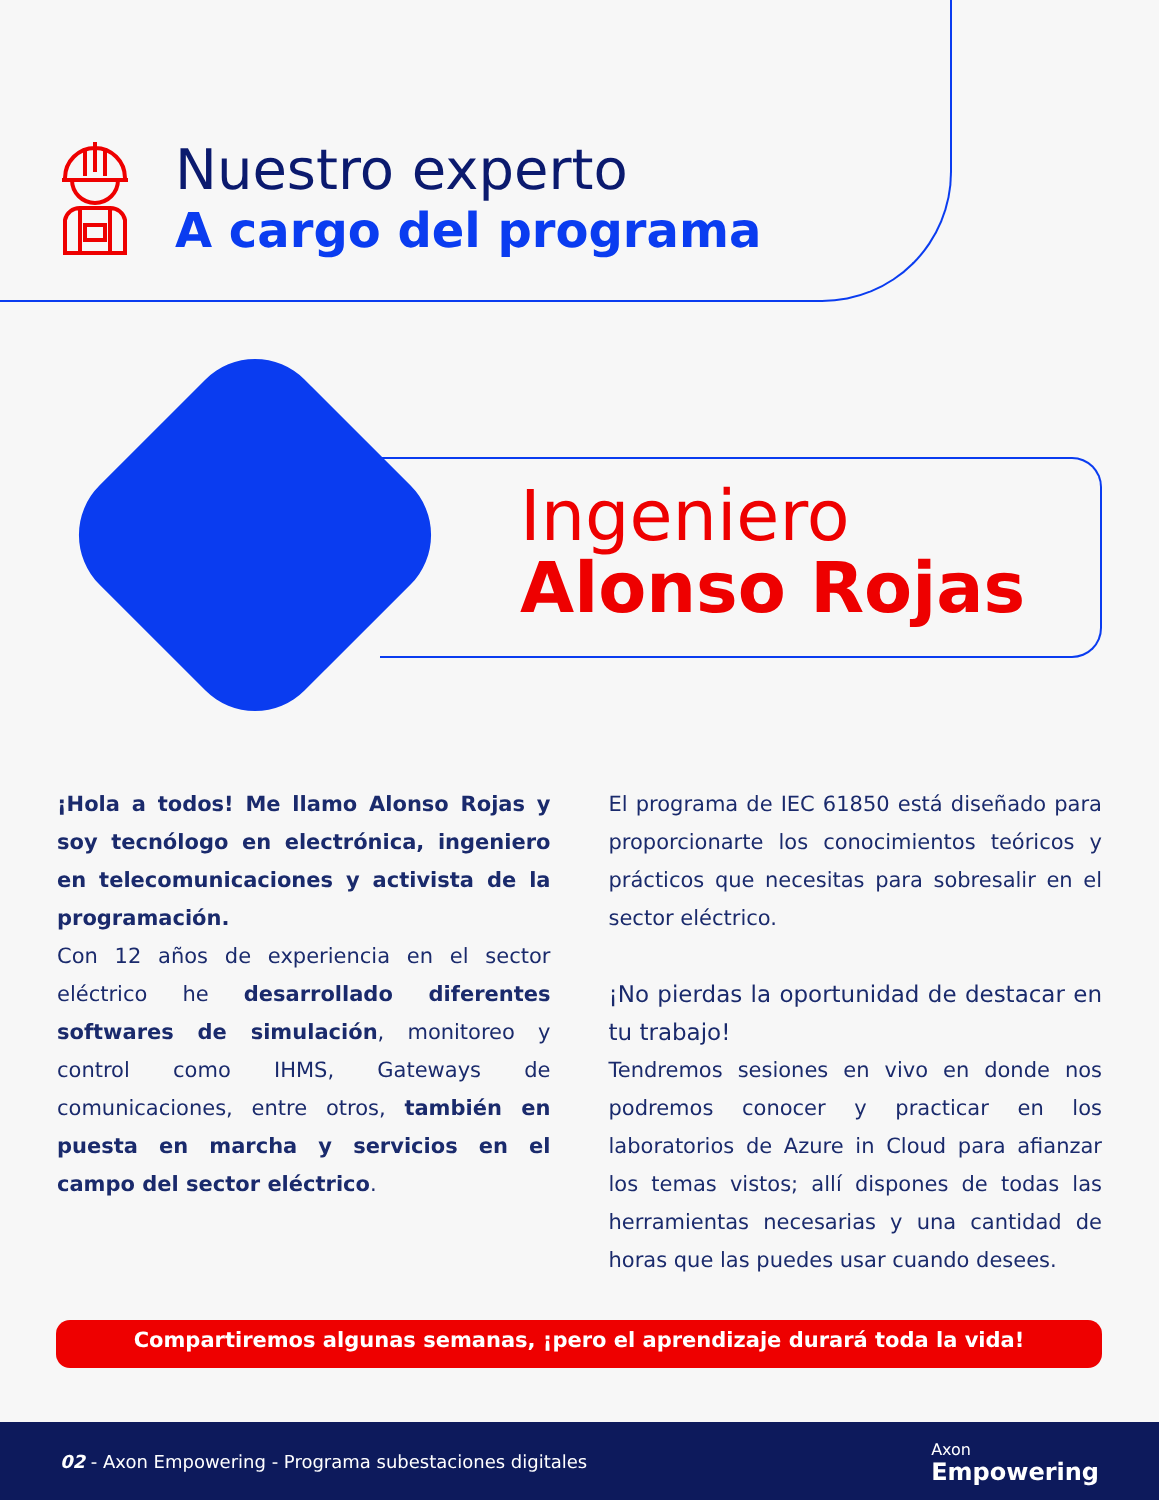Nuestro experto
A cargo del programa
Ingeniero
Alonso Rojas
¡Hola a todos! Me llamo Alonso Rojas y soy tecnólogo en electrónica, ingeniero en telecomunicaciones y activista de la programación.
Con 12 años de experiencia en el sector eléctrico he desarrollado diferentes softwares de simulación, monitoreo y control como IHMS, Gateways de comunicaciones, entre otros, también en puesta en marcha y servicios en el campo del sector eléctrico.
El programa de IEC 61850 está diseñado para proporcionarte los conocimientos teóricos y prácticos que necesitas para sobresalir en el sector eléctrico.
¡No pierdas la oportunidad de destacar en tu trabajo!
Tendremos sesiones en vivo en donde nos podremos conocer y practicar en los laboratorios de Azure in Cloud para afianzar los temas vistos; allí dispones de todas las herramientas necesarias y una cantidad de horas que las puedes usar cuando desees.
Compartiremos algunas semanas, ¡pero el aprendizaje durará toda la vida!
02 - Axon Empowering - Programa subestaciones digitales Axon
Empowering